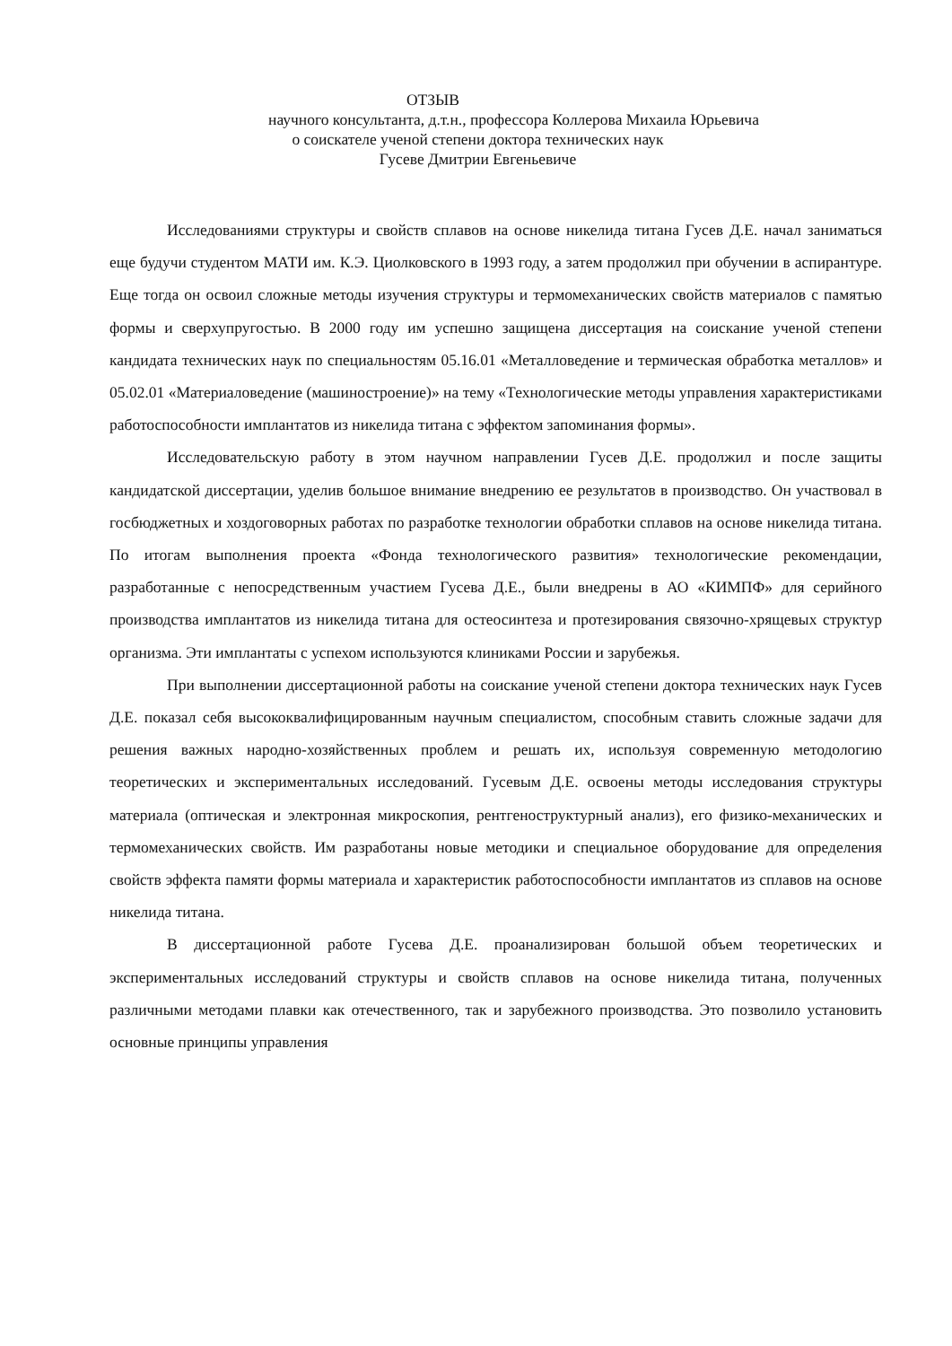ОТЗЫВ
научного консультанта, д.т.н., профессора Коллерова Михаила Юрьевича
о соискателе ученой степени доктора технических наук
Гусеве Дмитрии Евгеньевиче
Исследованиями структуры и свойств сплавов на основе никелида титана Гусев Д.Е. начал заниматься еще будучи студентом МАТИ им. К.Э. Циолковского в 1993 году, а затем продолжил при обучении в аспирантуре. Еще тогда он освоил сложные методы изучения структуры и термомеханических свойств материалов с памятью формы и сверхупругостью. В 2000 году им успешно защищена диссертация на соискание ученой степени кандидата технических наук по специальностям 05.16.01 «Металловедение и термическая обработка металлов» и 05.02.01 «Материаловедение (машиностроение)» на тему «Технологические методы управления характеристиками работоспособности имплантатов из никелида титана с эффектом запоминания формы».
Исследовательскую работу в этом научном направлении Гусев Д.Е. продолжил и после защиты кандидатской диссертации, уделив большое внимание внедрению ее результатов в производство. Он участвовал в госбюджетных и хоздоговорных работах по разработке технологии обработки сплавов на основе никелида титана. По итогам выполнения проекта «Фонда технологического развития» технологические рекомендации, разработанные с непосредственным участием Гусева Д.Е., были внедрены в АО «КИМПФ» для серийного производства имплантатов из никелида титана для остеосинтеза и протезирования связочно-хрящевых структур организма. Эти имплантаты с успехом используются клиниками России и зарубежья.
При выполнении диссертационной работы на соискание ученой степени доктора технических наук Гусев Д.Е. показал себя высококвалифицированным научным специалистом, способным ставить сложные задачи для решения важных народно-хозяйственных проблем и решать их, используя современную методологию теоретических и экспериментальных исследований. Гусевым Д.Е. освоены методы исследования структуры материала (оптическая и электронная микроскопия, рентгеноструктурный анализ), его физико-механических и термомеханических свойств. Им разработаны новые методики и специальное оборудование для определения свойств эффекта памяти формы материала и характеристик работоспособности имплантатов из сплавов на основе никелида титана.
В диссертационной работе Гусева Д.Е. проанализирован большой объем теоретических и экспериментальных исследований структуры и свойств сплавов на основе никелида титана, полученных различными методами плавки как отечественного, так и зарубежного производства. Это позволило установить основные принципы управления